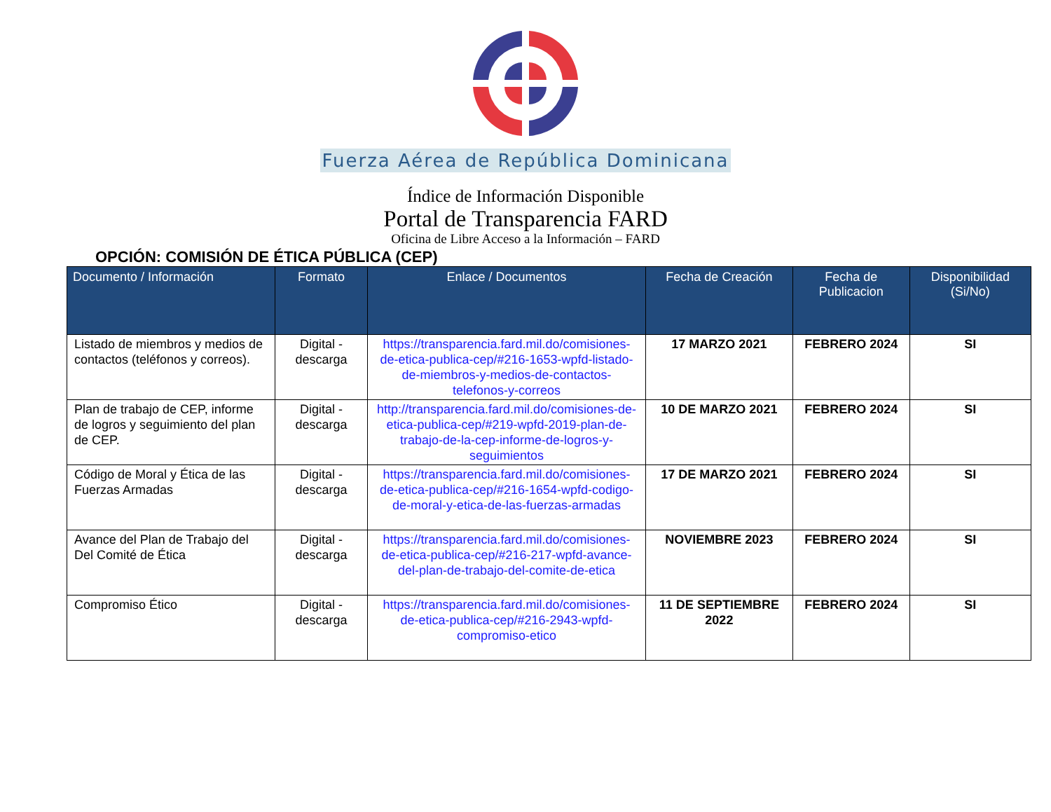Fuerza Aérea de República Dominicana
Índice de Información Disponible
Portal de Transparencia FARD
Oficina de Libre Acceso a la Información – FARD
OPCIÓN: COMISIÓN DE ÉTICA PÚBLICA (CEP)
| Documento / Información | Formato | Enlace / Documentos | Fecha de Creación | Fecha de Publicacion | Disponibilidad (Si/No) |
| --- | --- | --- | --- | --- | --- |
| Listado de miembros y medios de contactos (teléfonos y correos). | Digital - descarga | https://transparencia.fard.mil.do/comisiones-de-etica-publica-cep/#216-1653-wpfd-listado-de-miembros-y-medios-de-contactos-telefonos-y-correos | 17 MARZO 2021 | FEBRERO 2024 | SI |
| Plan de trabajo de CEP, informe de logros y seguimiento del plan de CEP. | Digital - descarga | http://transparencia.fard.mil.do/comisiones-de-etica-publica-cep/#219-wpfd-2019-plan-de-trabajo-de-la-cep-informe-de-logros-y-seguimientos | 10 DE MARZO 2021 | FEBRERO 2024 | SI |
| Código de Moral y Ética de las Fuerzas Armadas | Digital - descarga | https://transparencia.fard.mil.do/comisiones-de-etica-publica-cep/#216-1654-wpfd-codigo-de-moral-y-etica-de-las-fuerzas-armadas | 17 DE MARZO 2021 | FEBRERO 2024 | SI |
| Avance del Plan de Trabajo del Del Comité de Ética | Digital - descarga | https://transparencia.fard.mil.do/comisiones-de-etica-publica-cep/#216-217-wpfd-avance-del-plan-de-trabajo-del-comite-de-etica | NOVIEMBRE 2023 | FEBRERO 2024 | SI |
| Compromiso Ético | Digital - descarga | https://transparencia.fard.mil.do/comisiones-de-etica-publica-cep/#216-2943-wpfd-compromiso-etico | 11 DE SEPTIEMBRE 2022 | FEBRERO 2024 | SI |